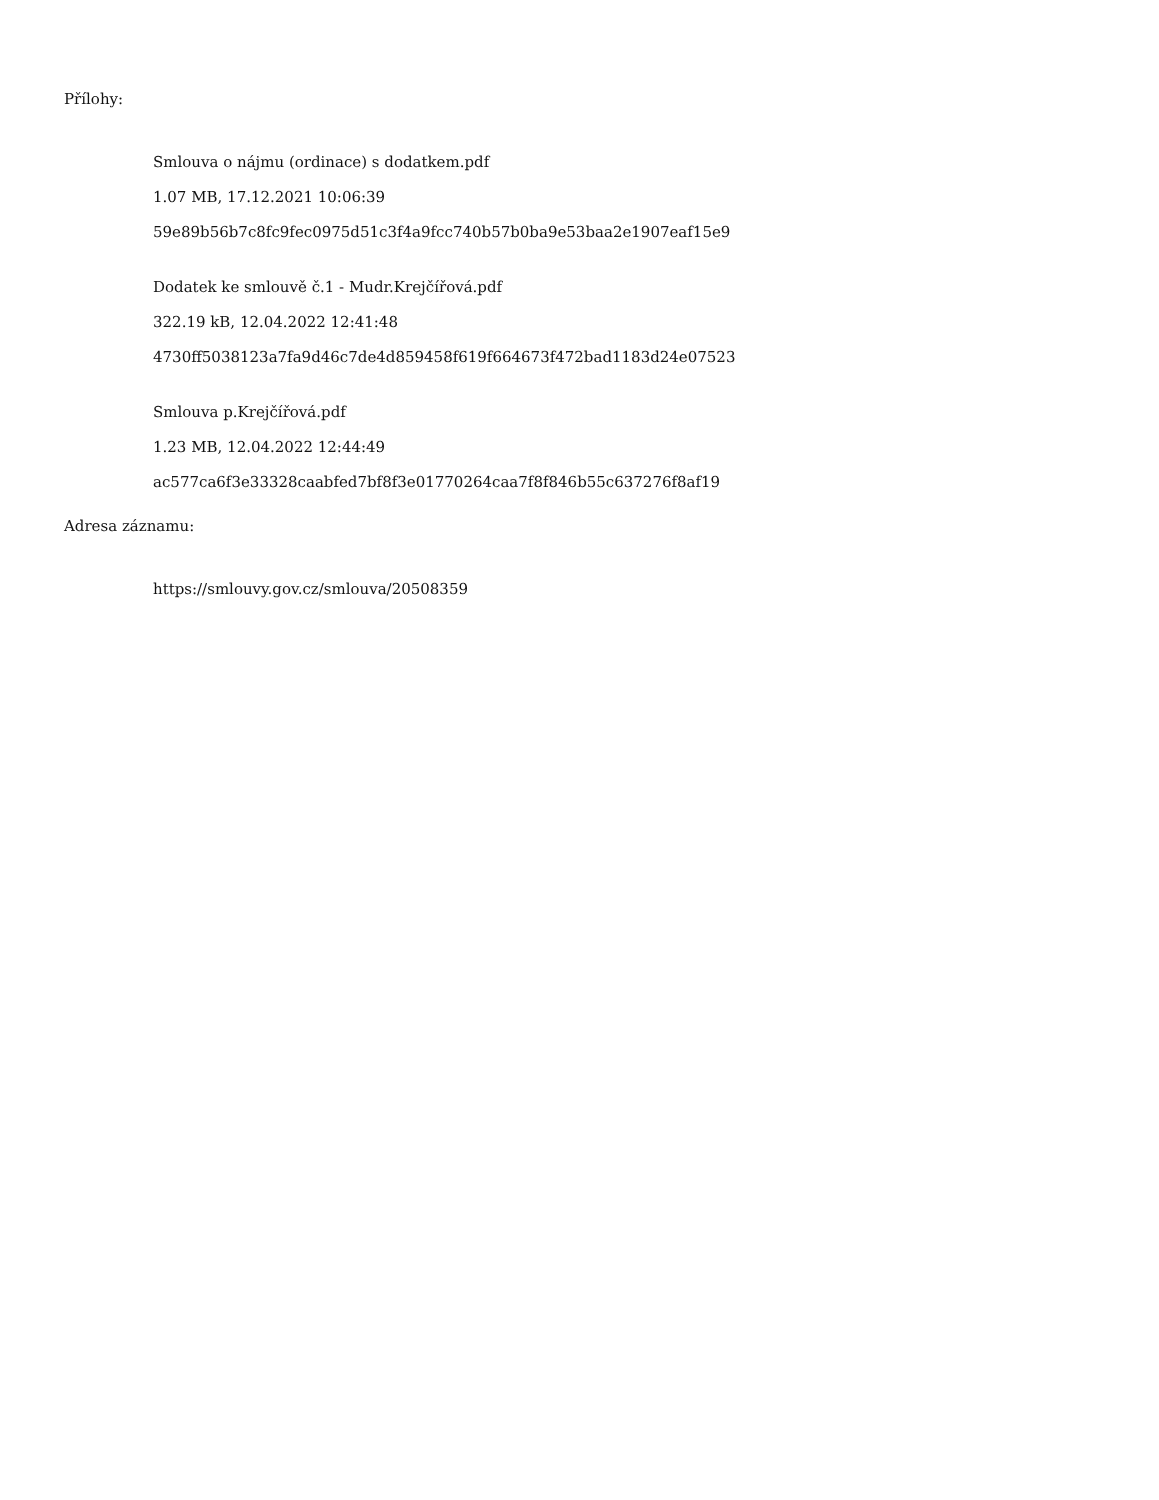Přílohy:
Smlouva o nájmu (ordinace) s dodatkem.pdf
1.07 MB, 17.12.2021 10:06:39
59e89b56b7c8fc9fec0975d51c3f4a9fcc740b57b0ba9e53baa2e1907eaf15e9
Dodatek ke smlouvě č.1 - Mudr.Krejčířová.pdf
322.19 kB, 12.04.2022 12:41:48
4730ff5038123a7fa9d46c7de4d859458f619f664673f472bad1183d24e07523
Smlouva p.Krejčířová.pdf
1.23 MB, 12.04.2022 12:44:49
ac577ca6f3e33328caabfed7bf8f3e01770264caa7f8f846b55c637276f8af19
Adresa záznamu:
https://smlouvy.gov.cz/smlouva/20508359